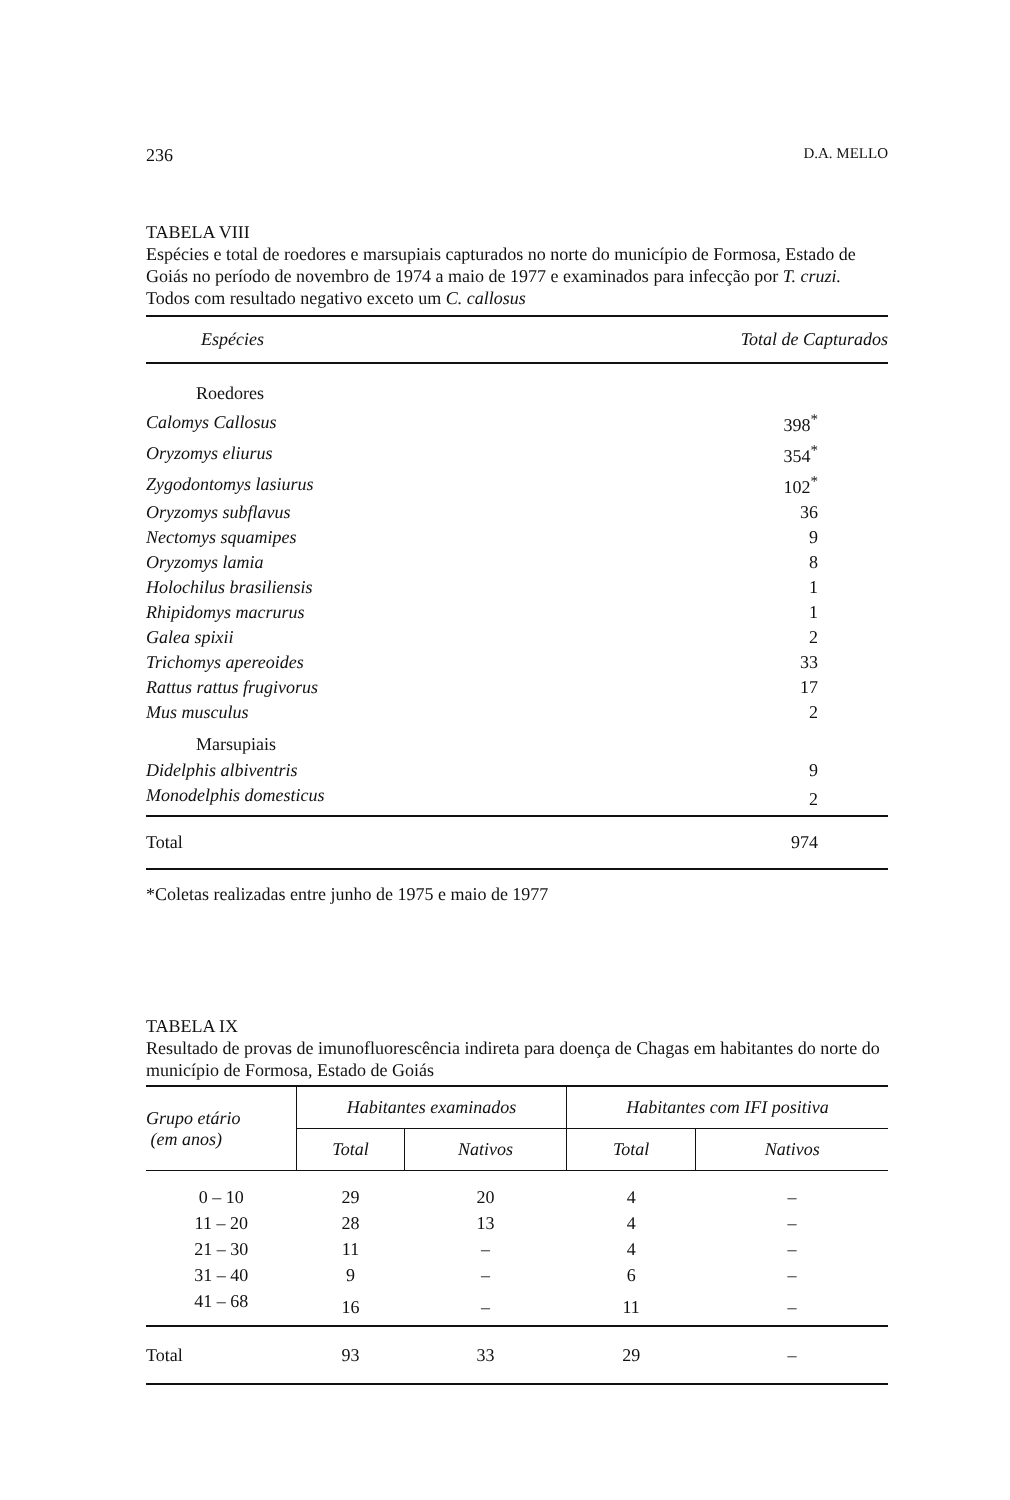236 D.A. MELLO
TABELA VIII
Espécies e total de roedores e marsupiais capturados no norte do município de Formosa, Estado de Goiás no período de novembro de 1974 a maio de 1977 e examinados para infecção por T. cruzi. Todos com resultado negativo exceto um C. callosus
| Espécies | Total de Capturados |
| --- | --- |
| Roedores | |
| Calomys Callosus | 398<sup>*</sup> |
| Oryzomys eliurus | 354<sup>*</sup> |
| Zygodontomys lasiurus | 102<sup>*</sup> |
| Oryzomys subflavus | 36 |
| Nectomys squamipes | 9 |
| Oryzomys lamia | 8 |
| Holochilus brasiliensis | 1 |
| Rhipidomys macrurus | 1 |
| Galea spixii | 2 |
| Trichomys apereoides | 33 |
| Rattus rattus frugivorus | 17 |
| Mus musculus | 2 |
| Marsupiais | |
| Didelphis albiventris | 9 |
| Monodelphis domesticus | 2 |
| Total | 974 |
*Coletas realizadas entre junho de 1975 e maio de 1977
TABELA IX
Resultado de provas de imunofluorescência indireta para doença de Chagas em habitantes do norte do município de Formosa, Estado de Goiás
| Grupo etário (em anos) | Habitantes examinados | | Habitantes com IFI positiva | |
| --- | --- | --- | --- | --- |
| | Total | Nativos | Total | Nativos |
| 0 – 10 | 29 | 20 | 4 | – |
| 11 – 20 | 28 | 13 | 4 | – |
| 21 – 30 | 11 | – | 4 | – |
| 31 – 40 | 9 | – | 6 | – |
| 41 – 68 | 16 | – | 11 | – |
| Total | 93 | 33 | 29 | – |